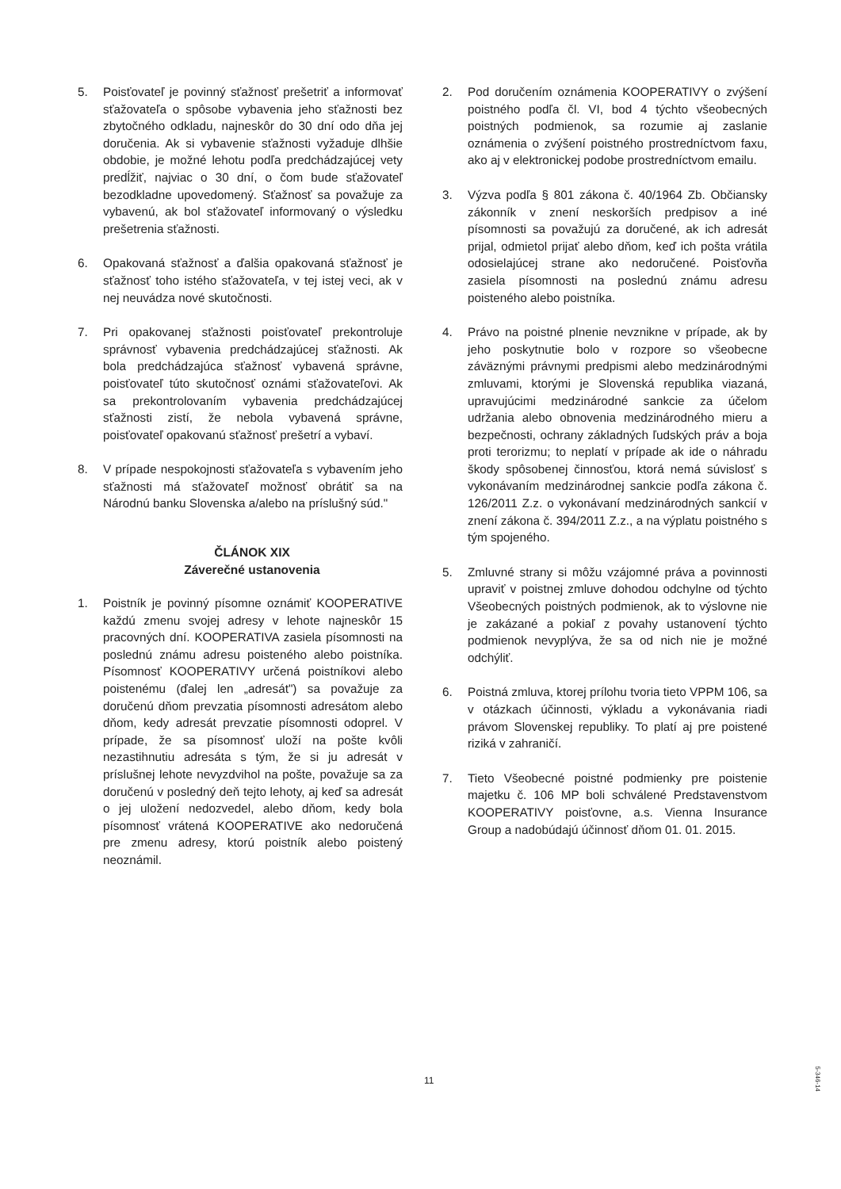5. Poisťovateľ je povinný sťažnosť prešetriť a informovať sťažovateľa o spôsobe vybavenia jeho sťažnosti bez zbytočného odkladu, najneskôr do 30 dní odo dňa jej doručenia. Ak si vybavenie sťažnosti vyžaduje dlhšie obdobie, je možné lehotu podľa predchádzajúcej vety predĺžiť, najviac o 30 dní, o čom bude sťažovateľ bezodkladne upovedomený. Sťažnosť sa považuje za vybavenú, ak bol sťažovateľ informovaný o výsledku prešetrenia sťažnosti.
6. Opakovaná sťažnosť a ďalšia opakovaná sťažnosť je sťažnosť toho istého sťažovateľa, v tej istej veci, ak v nej neuvádza nové skutočnosti.
7. Pri opakovanej sťažnosti poisťovateľ prekontroluje správnosť vybavenia predchádzajúcej sťažnosti. Ak bola predchádzajúca sťažnosť vybavená správne, poisťovateľ túto skutočnosť oznámi sťažovateľovi. Ak sa prekontrolovaním vybavenia predchádzajúcej sťažnosti zistí, že nebola vybavená správne, poisťovateľ opakovanú sťažnosť prešetrí a vybaví.
8. V prípade nespokojnosti sťažovateľa s vybavením jeho sťažnosti má sťažovateľ možnosť obrátiť sa na Národnú banku Slovenska a/alebo na príslušný súd."
ČLÁNOK XIX
Záverečné ustanovenia
1. Poistník je povinný písomne oznámiť KOOPERATIVE každú zmenu svojej adresy v lehote najneskôr 15 pracovných dní. KOOPERATIVA zasiela písomnosti na poslednú známu adresu poisteného alebo poistníka. Písomnosť KOOPERATIVY určená poistníkovi alebo poistenému (ďalej len „adresát") sa považuje za doručenú dňom prevzatia písomnosti adresátom alebo dňom, kedy adresát prevzatie písomnosti odoprel. V prípade, že sa písomnosť uloží na pošte kvôli nezastihnutiu adresáta s tým, že si ju adresát v príslušnej lehote nevyzdvihol na pošte, považuje sa za doručenú v posledný deň tejto lehoty, aj keď sa adresát o jej uložení nedozvedel, alebo dňom, kedy bola písomnosť vrátená KOOPERATIVE ako nedoručená pre zmenu adresy, ktorú poistník alebo poistený neoznámil.
2. Pod doručením oznámenia KOOPERATIVY o zvýšení poistného podľa čl. VI, bod 4 týchto všeobecných poistných podmienok, sa rozumie aj zaslanie oznámenia o zvýšení poistného prostredníctvom faxu, ako aj v elektronickej podobe prostredníctvom emailu.
3. Výzva podľa § 801 zákona č. 40/1964 Zb. Občiansky zákonník v znení neskorších predpisov a iné písomnosti sa považujú za doručené, ak ich adresát prijal, odmietol prijať alebo dňom, keď ich pošta vrátila odosielajúcej strane ako nedoručené. Poisťovňa zasiela písomnosti na poslednú známu adresu poisteného alebo poistníka.
4. Právo na poistné plnenie nevznikne v prípade, ak by jeho poskytnutie bolo v rozpore so všeobecne záväznými právnymi predpismi alebo medzinárodnými zmluvami, ktorými je Slovenská republika viazaná, upravujúcimi medzinárodné sankcie za účelom udržania alebo obnovenia medzinárodného mieru a bezpečnosti, ochrany základných ľudských práv a boja proti terorizmu; to neplatí v prípade ak ide o náhradu škody spôsobenej činnosťou, ktorá nemá súvislosť s vykonávaním medzinárodnej sankcie podľa zákona č. 126/2011 Z.z. o vykonávaní medzinárodných sankcií v znení zákona č. 394/2011 Z.z., a na výplatu poistného s tým spojeného.
5. Zmluvné strany si môžu vzájomné práva a povinnosti upraviť v poistnej zmluve dohodou odchylne od týchto Všeobecných poistných podmienok, ak to výslovne nie je zakázané a pokiaľ z povahy ustanovení týchto podmienok nevyplýva, že sa od nich nie je možné odchýliť.
6. Poistná zmluva, ktorej prílohu tvoria tieto VPPM 106, sa v otázkach účinnosti, výkladu a vykonávania riadi právom Slovenskej republiky. To platí aj pre poistené riziká v zahraničí.
7. Tieto Všeobecné poistné podmienky pre poistenie majetku č. 106 MP boli schválené Predstavenstvom KOOPERATIVY poisťovne, a.s. Vienna Insurance Group a nadobúdajú účinnosť dňom 01. 01. 2015.
11
5-346-14